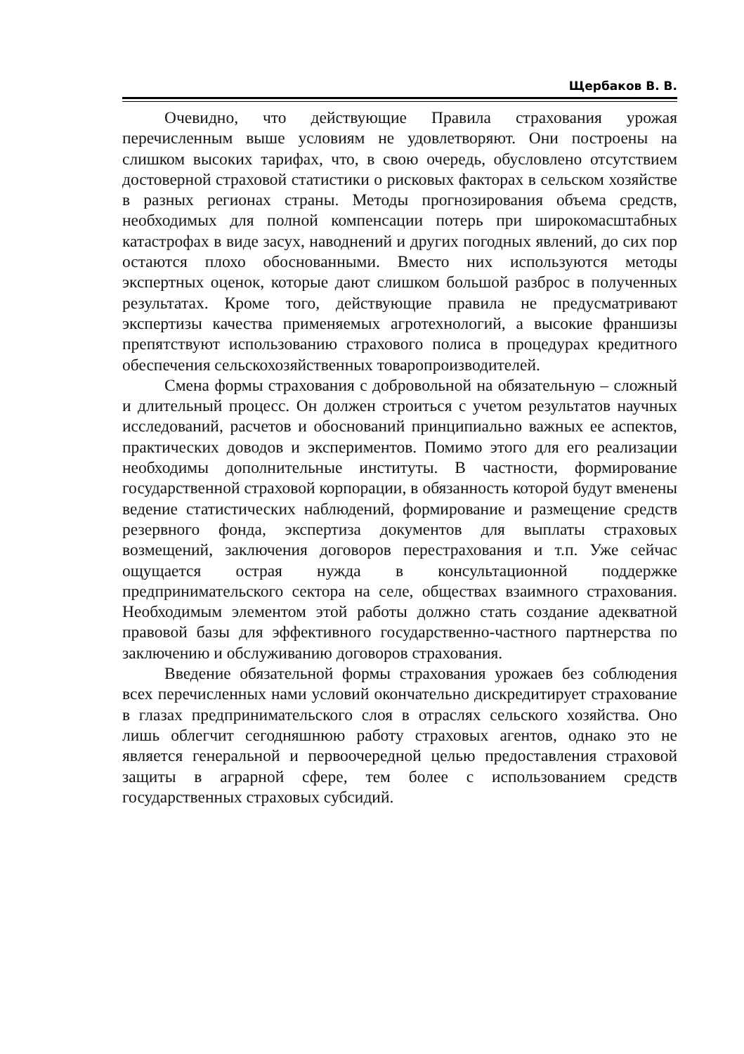Щербаков В. В.
Очевидно, что действующие Правила страхования урожая перечисленным выше условиям не удовлетворяют. Они построены на слишком высоких тарифах, что, в свою очередь, обусловлено отсутствием достоверной страховой статистики о рисковых факторах в сельском хозяйстве в разных регионах страны. Методы прогнозирования объема средств, необходимых для полной компенсации потерь при широкомасштабных катастрофах в виде засух, наводнений и других погодных явлений, до сих пор остаются плохо обоснованными. Вместо них используются методы экспертных оценок, которые дают слишком большой разброс в полученных результатах. Кроме того, действующие правила не предусматривают экспертизы качества применяемых агротехнологий, а высокие франшизы препятствуют использованию страхового полиса в процедурах кредитного обеспечения сельскохозяйственных товаропроизводителей.
Смена формы страхования с добровольной на обязательную – сложный и длительный процесс. Он должен строиться с учетом результатов научных исследований, расчетов и обоснований принципиально важных ее аспектов, практических доводов и экспериментов. Помимо этого для его реализации необходимы дополнительные институты. В частности, формирование государственной страховой корпорации, в обязанность которой будут вменены ведение статистических наблюдений, формирование и размещение средств резервного фонда, экспертиза документов для выплаты страховых возмещений, заключения договоров перестрахования и т.п. Уже сейчас ощущается острая нужда в консультационной поддержке предпринимательского сектора на селе, обществах взаимного страхования. Необходимым элементом этой работы должно стать создание адекватной правовой базы для эффективного государственно-частного партнерства по заключению и обслуживанию договоров страхования.
Введение обязательной формы страхования урожаев без соблюдения всех перечисленных нами условий окончательно дискредитирует страхование в глазах предпринимательского слоя в отраслях сельского хозяйства. Оно лишь облегчит сегодняшнюю работу страховых агентов, однако это не является генеральной и первоочередной целью предоставления страховой защиты в аграрной сфере, тем более с использованием средств государственных страховых субсидий.